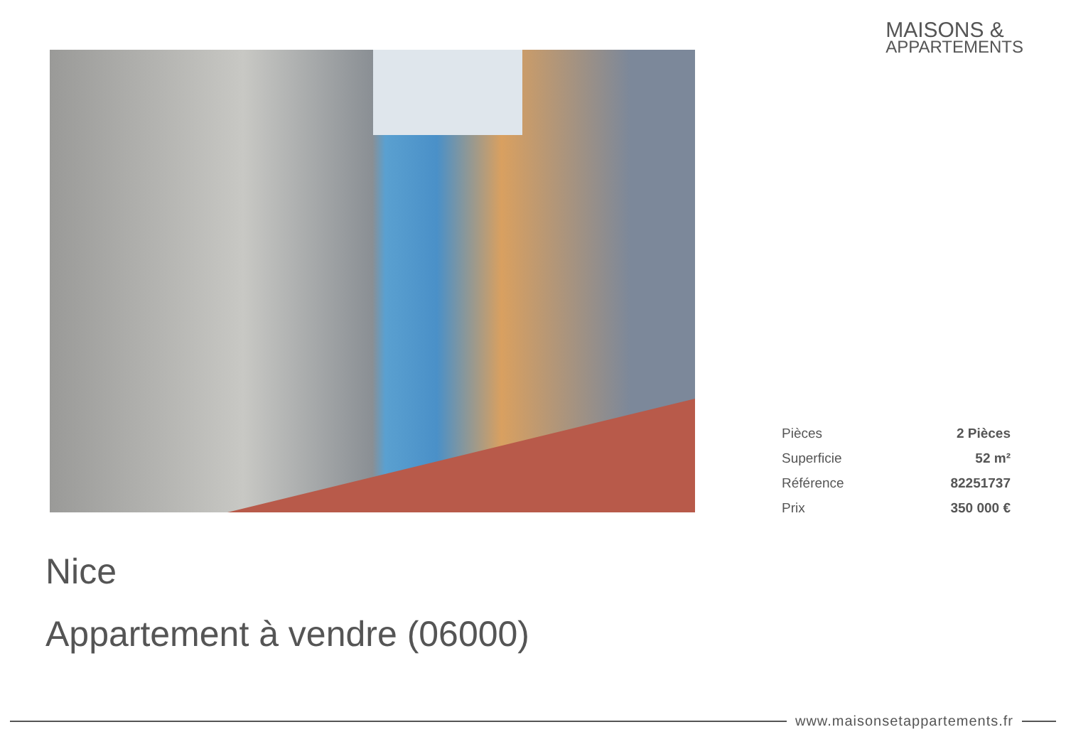MAISONS &
APPARTEMENTS
| Pièces | 2 Pièces |
| Superficie | 52 m² |
| Référence | 82251737 |
| Prix | 350 000 € |
Nice
Appartement à vendre (06000)
www.maisonsetappartements.fr